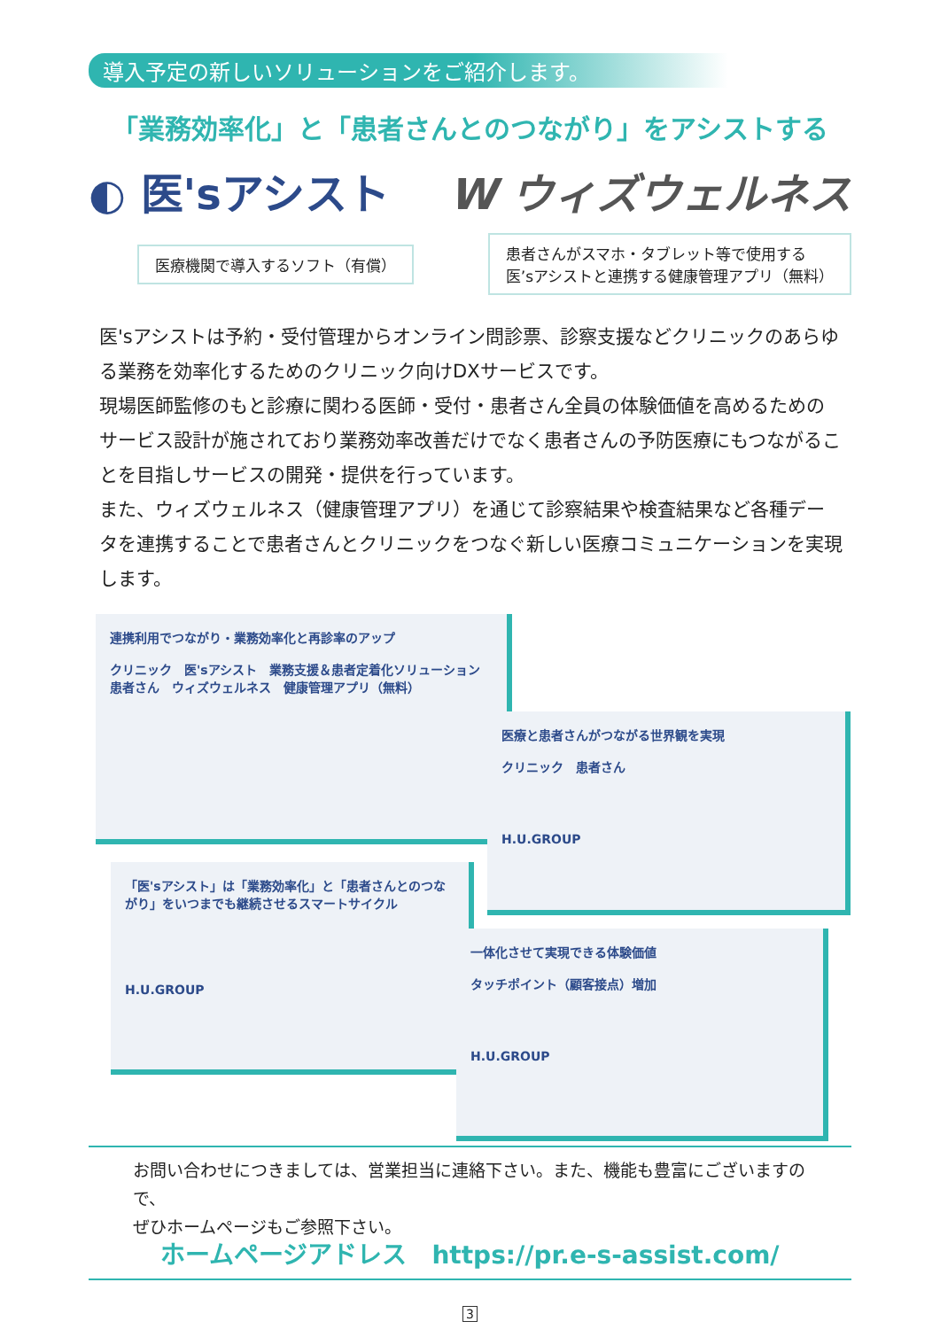導入予定の新しいソリューションをご紹介します。
「業務効率化」と「患者さんとのつながり」をアシストする
◐ 医'sアシスト W ウィズウェルネス
医療機関で導入するソフト（有償）
患者さんがスマホ・タブレット等で使用する
医’sアシストと連携する健康管理アプリ（無料）
医'sアシストは予約・受付管理からオンライン問診票、診察支援などクリニックのあらゆる業務を効率化するためのクリニック向けDXサービスです。
現場医師監修のもと診療に関わる医師・受付・患者さん全員の体験価値を高めるためのサービス設計が施されており業務効率改善だけでなく患者さんの予防医療にもつながることを目指しサービスの開発・提供を行っています。
また、ウィズウェルネス（健康管理アプリ）を通じて診察結果や検査結果など各種データを連携することで患者さんとクリニックをつなぐ新しい医療コミュニケーションを実現します。
連携利用でつながり・業務効率化と再診率のアップ
クリニック　医'sアシスト　業務支援＆患者定着化ソリューション
患者さん　ウィズウェルネス　健康管理アプリ（無料）
医療と患者さんがつながる世界観を実現
クリニック　患者さん
H.U.GROUP
「医'sアシスト」は「業務効率化」と「患者さんとのつながり」をいつまでも継続させるスマートサイクル
H.U.GROUP
一体化させて実現できる体験価値
タッチポイント（顧客接点）増加
H.U.GROUP
お問い合わせにつきましては、営業担当に連絡下さい。また、機能も豊富にございますので、
ぜひホームページもご参照下さい。
ホームページアドレス　https://pr.e-s-assist.com/
3